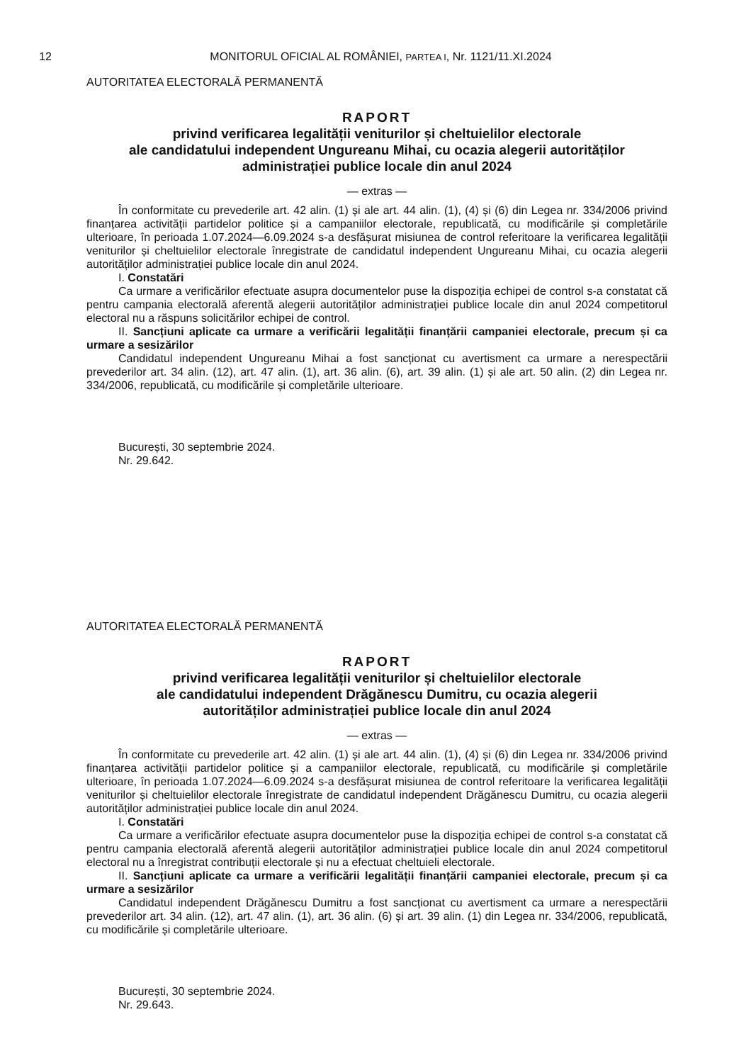12 MONITORUL OFICIAL AL ROMÂNIEI, PARTEA I, Nr. 1121/11.XI.2024
AUTORITATEA ELECTORALĂ PERMANENTĂ
RAPORT
privind verificarea legalității veniturilor și cheltuielilor electorale
ale candidatului independent Ungureanu Mihai, cu ocazia alegerii autorităților
administrației publice locale din anul 2024
— extras —
În conformitate cu prevederile art. 42 alin. (1) și ale art. 44 alin. (1), (4) și (6) din Legea nr. 334/2006 privind finanțarea activității partidelor politice și a campaniilor electorale, republicată, cu modificările și completările ulterioare, în perioada 1.07.2024—6.09.2024 s-a desfășurat misiunea de control referitoare la verificarea legalității veniturilor și cheltuielilor electorale înregistrate de candidatul independent Ungureanu Mihai, cu ocazia alegerii autorităților administrației publice locale din anul 2024.
I. Constatări
Ca urmare a verificărilor efectuate asupra documentelor puse la dispoziția echipei de control s-a constatat că pentru campania electorală aferentă alegerii autorităților administrației publice locale din anul 2024 competitorul electoral nu a răspuns solicitărilor echipei de control.
II. Sancțiuni aplicate ca urmare a verificării legalității finanțării campaniei electorale, precum și ca urmare a sesizărilor
Candidatul independent Ungureanu Mihai a fost sancționat cu avertisment ca urmare a nerespectării prevederilor art. 34 alin. (12), art. 47 alin. (1), art. 36 alin. (6), art. 39 alin. (1) și ale art. 50 alin. (2) din Legea nr. 334/2006, republicată, cu modificările și completările ulterioare.
București, 30 septembrie 2024.
Nr. 29.642.
AUTORITATEA ELECTORALĂ PERMANENTĂ
RAPORT
privind verificarea legalității veniturilor și cheltuielilor electorale
ale candidatului independent Drăgănescu Dumitru, cu ocazia alegerii
autorităților administrației publice locale din anul 2024
— extras —
În conformitate cu prevederile art. 42 alin. (1) și ale art. 44 alin. (1), (4) și (6) din Legea nr. 334/2006 privind finanțarea activității partidelor politice și a campaniilor electorale, republicată, cu modificările și completările ulterioare, în perioada 1.07.2024—6.09.2024 s-a desfășurat misiunea de control referitoare la verificarea legalității veniturilor și cheltuielilor electorale înregistrate de candidatul independent Drăgănescu Dumitru, cu ocazia alegerii autorităților administrației publice locale din anul 2024.
I. Constatări
Ca urmare a verificărilor efectuate asupra documentelor puse la dispoziția echipei de control s-a constatat că pentru campania electorală aferentă alegerii autorităților administrației publice locale din anul 2024 competitorul electoral nu a înregistrat contribuții electorale și nu a efectuat cheltuieli electorale.
II. Sancțiuni aplicate ca urmare a verificării legalității finanțării campaniei electorale, precum și ca urmare a sesizărilor
Candidatul independent Drăgănescu Dumitru a fost sancționat cu avertisment ca urmare a nerespectării prevederilor art. 34 alin. (12), art. 47 alin. (1), art. 36 alin. (6) și art. 39 alin. (1) din Legea nr. 334/2006, republicată, cu modificările și completările ulterioare.
București, 30 septembrie 2024.
Nr. 29.643.